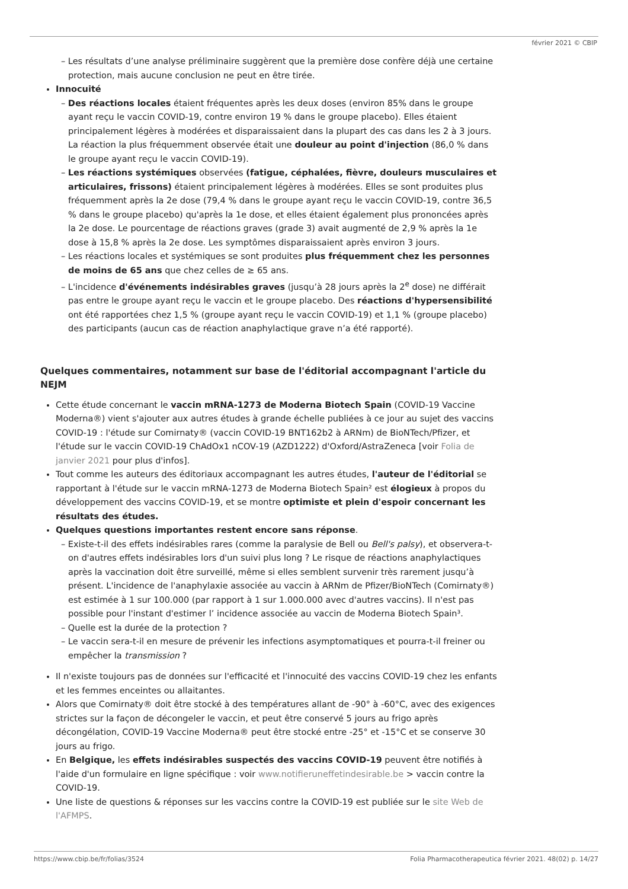février 2021 © CBIP
Les résultats d’une analyse préliminaire suggèrent que la première dose confère déjà une certaine protection, mais aucune conclusion ne peut en être tirée.
Innocuité
Des réactions locales étaient fréquentes après les deux doses (environ 85% dans le groupe ayant reçu le vaccin COVID-19, contre environ 19 % dans le groupe placebo). Elles étaient principalement légères à modérées et disparaissaient dans la plupart des cas dans les 2 à 3 jours. La réaction la plus fréquemment observée était une douleur au point d'injection (86,0 % dans le groupe ayant reçu le vaccin COVID-19).
Les réactions systémiques observées (fatigue, céphalées, fièvre, douleurs musculaires et articulaires, frissons) étaient principalement légères à modérées. Elles se sont produites plus fréquemment après la 2e dose (79,4 % dans le groupe ayant reçu le vaccin COVID-19, contre 36,5 % dans le groupe placebo) qu'après la 1e dose, et elles étaient également plus prononcées après la 2e dose. Le pourcentage de réactions graves (grade 3) avait augmenté de 2,9 % après la 1e dose à 15,8 % après la 2e dose. Les symptômes disparaissaient après environ 3 jours.
Les réactions locales et systémiques se sont produites plus fréquemment chez les personnes de moins de 65 ans que chez celles de ≥ 65 ans.
L'incidence d'événements indésirables graves (jusqu’à 28 jours après la 2<sup>e</sup> dose) ne différait pas entre le groupe ayant reçu le vaccin et le groupe placebo. Des réactions d'hypersensibilité ont été rapportées chez 1,5 % (groupe ayant reçu le vaccin COVID-19) et 1,1 % (groupe placebo) des participants (aucun cas de réaction anaphylactique grave n’a été rapporté).
Quelques commentaires, notamment sur base de l'éditorial accompagnant l'article du NEJM
Cette étude concernant le vaccin mRNA-1273 de Moderna Biotech Spain (COVID-19 Vaccine Moderna®) vient s'ajouter aux autres études à grande échelle publiées à ce jour au sujet des vaccins COVID-19 : l'étude sur Comirnaty® (vaccin COVID-19 BNT162b2 à ARNm) de BioNTech/Pfizer, et l'étude sur le vaccin COVID-19 ChAdOx1 nCOV-19 (AZD1222) d'Oxford/AstraZeneca [voir Folia de janvier 2021 pour plus d'infos].
Tout comme les auteurs des éditoriaux accompagnant les autres études, l'auteur de l'éditorial se rapportant à l'étude sur le vaccin mRNA-1273 de Moderna Biotech Spain² est élogieux à propos du développement des vaccins COVID-19, et se montre optimiste et plein d'espoir concernant les résultats des études.
Quelques questions importantes restent encore sans réponse.
Existe-t-il des effets indésirables rares (comme la paralysie de Bell ou Bell's palsy), et observera-t-on d'autres effets indésirables lors d'un suivi plus long ? Le risque de réactions anaphylactiques après la vaccination doit être surveillé, même si elles semblent survenir très rarement jusqu’à présent. L'incidence de l'anaphylaxie associée au vaccin à ARNm de Pfizer/BioNTech (Comirnaty®) est estimée à 1 sur 100.000 (par rapport à 1 sur 1.000.000 avec d'autres vaccins). Il n'est pas possible pour l'instant d'estimer l’ incidence associée au vaccin de Moderna Biotech Spain³.
Quelle est la durée de la protection ?
Le vaccin sera-t-il en mesure de prévenir les infections asymptomatiques et pourra-t-il freiner ou empêcher la transmission ?
Il n'existe toujours pas de données sur l'efficacité et l'innocuité des vaccins COVID-19 chez les enfants et les femmes enceintes ou allaitantes.
Alors que Comirnaty® doit être stocké à des températures allant de -90° à -60°C, avec des exigences strictes sur la façon de décongeler le vaccin, et peut être conservé 5 jours au frigo après décongélation, COVID-19 Vaccine Moderna® peut être stocké entre -25° et -15°C et se conserve 30 jours au frigo.
En Belgique, les effets indésirables suspectés des vaccins COVID-19 peuvent être notifiés à l'aide d'un formulaire en ligne spécifique : voir www.notifieruneffetindesirable.be > vaccin contre la COVID-19.
Une liste de questions & réponses sur les vaccins contre la COVID-19 est publiée sur le site Web de l'AFMPS.
https://www.cbip.be/fr/folias/3524 Folia Pharmacotherapeutica février 2021. 48(02) p. 14/27